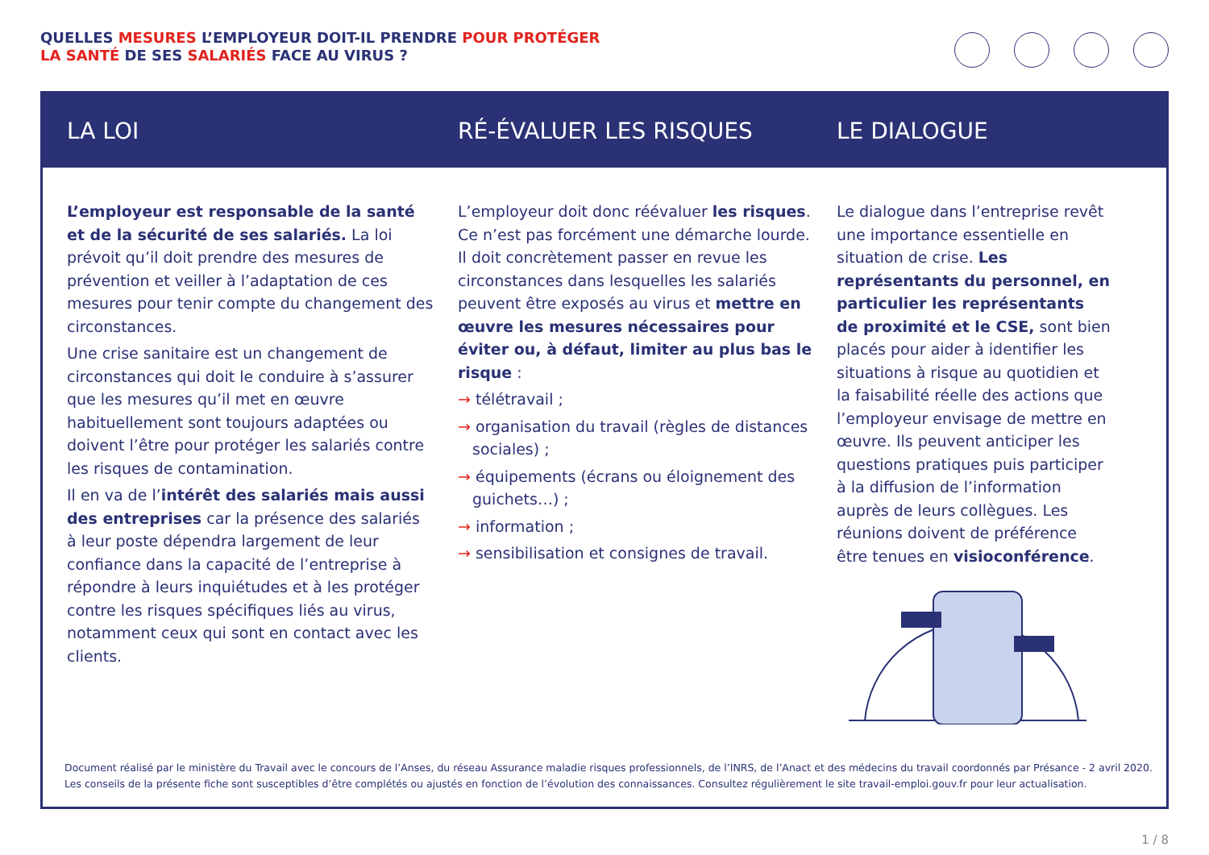QUELLES MESURES L’EMPLOYEUR DOIT-IL PRENDRE POUR PROTÉGER
LA SANTÉ DE SES SALARIÉS FACE AU VIRUS ?
LA LOI RÉ-ÉVALUER LES RISQUES LE DIALOGUE
L’employeur est responsable de la santé et de la sécurité de ses salariés. La loi prévoit qu’il doit prendre des mesures de prévention et veiller à l’adaptation de ces mesures pour tenir compte du changement des circonstances.
Une crise sanitaire est un changement de circonstances qui doit le conduire à s’assurer que les mesures qu’il met en œuvre habituellement sont toujours adaptées ou doivent l’être pour protéger les salariés contre les risques de contamination.
Il en va de l’intérêt des salariés mais aussi des entreprises car la présence des salariés à leur poste dépendra largement de leur confiance dans la capacité de l’entreprise à répondre à leurs inquiétudes et à les protéger contre les risques spécifiques liés au virus, notamment ceux qui sont en contact avec les clients.
L’employeur doit donc réévaluer les risques. Ce n’est pas forcément une démarche lourde. Il doit concrètement passer en revue les circonstances dans lesquelles les salariés peuvent être exposés au virus et mettre en œuvre les mesures nécessaires pour éviter ou, à défaut, limiter au plus bas le risque :
→ télétravail ;
→ organisation du travail (règles de distances sociales) ;
→ équipements (écrans ou éloignement des guichets…) ;
→ information ;
→ sensibilisation et consignes de travail.
Le dialogue dans l’entreprise revêt une importance essentielle en situation de crise. Les représentants du personnel, en particulier les représentants de proximité et le CSE, sont bien placés pour aider à identifier les situations à risque au quotidien et la faisabilité réelle des actions que l’employeur envisage de mettre en œuvre. Ils peuvent anticiper les questions pratiques puis participer à la diffusion de l’information auprès de leurs collègues. Les réunions doivent de préférence être tenues en visioconférence.
Document réalisé par le ministère du Travail avec le concours de l’Anses, du réseau Assurance maladie risques professionnels, de l’INRS, de l’Anact et des médecins du travail coordonnés par Présance - 2 avril 2020.
Les conseils de la présente fiche sont susceptibles d’être complétés ou ajustés en fonction de l’évolution des connaissances. Consultez régulièrement le site travail-emploi.gouv.fr pour leur actualisation.
1 / 8